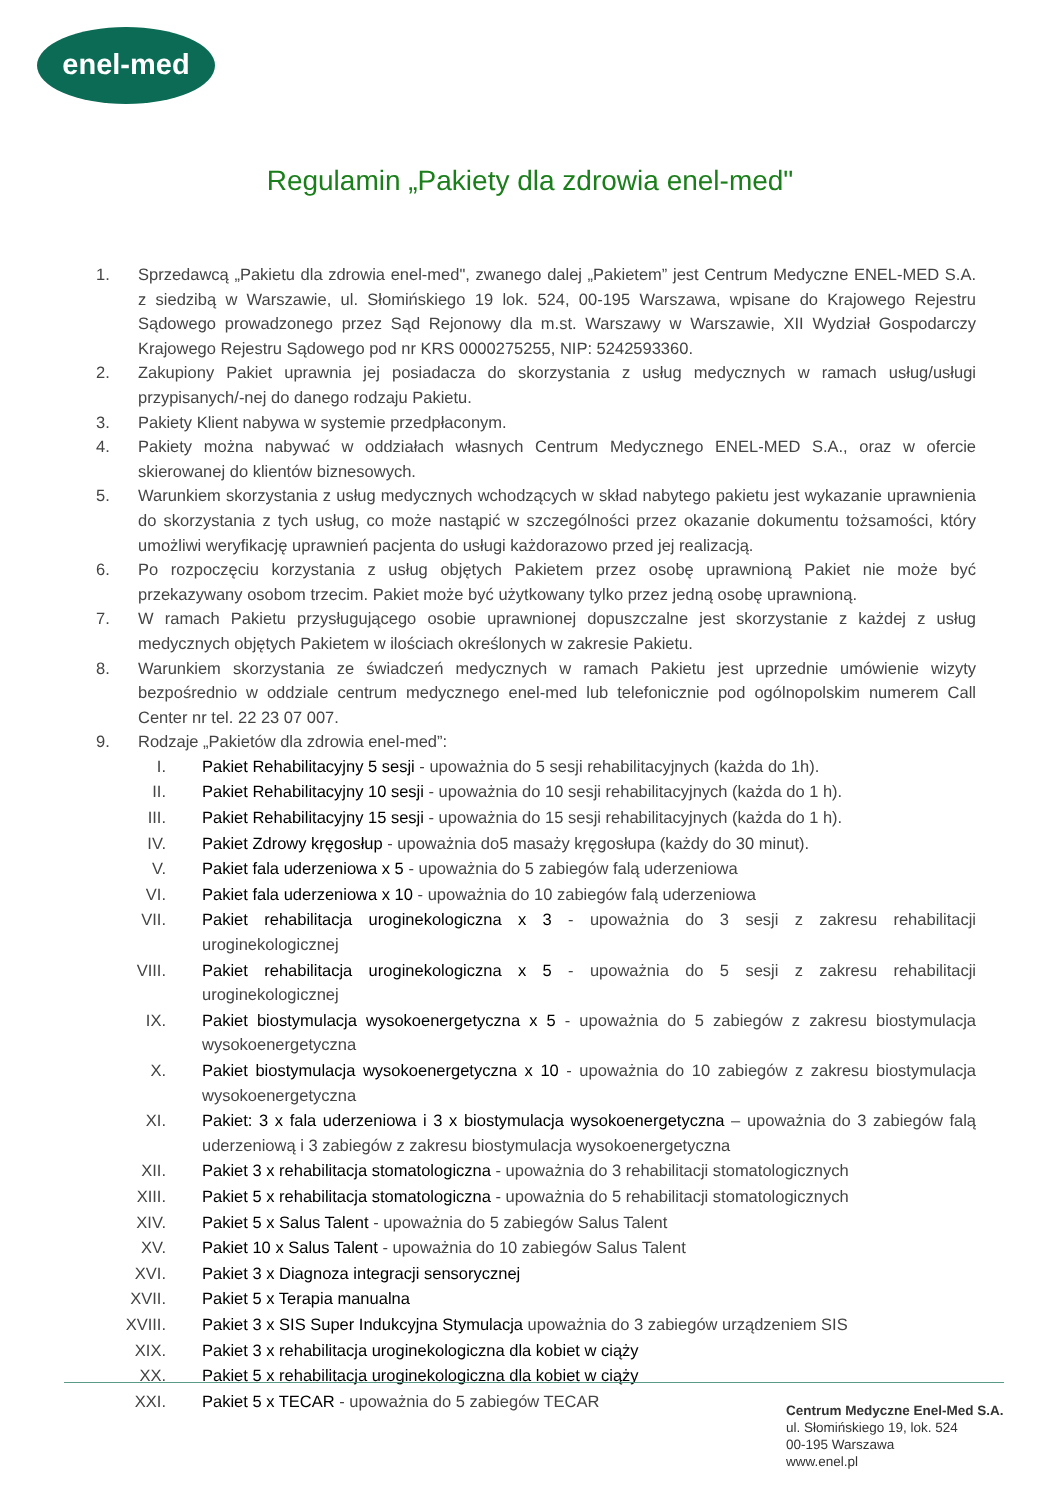enel-med
Regulamin „Pakiety dla zdrowia enel-med"
1. Sprzedawcą „Pakietu dla zdrowia enel-med", zwanego dalej „Pakietem” jest Centrum Medyczne ENEL-MED S.A. z siedzibą w Warszawie, ul. Słomińskiego 19 lok. 524, 00-195 Warszawa, wpisane do Krajowego Rejestru Sądowego prowadzonego przez Sąd Rejonowy dla m.st. Warszawy w Warszawie, XII Wydział Gospodarczy Krajowego Rejestru Sądowego pod nr KRS 0000275255, NIP: 5242593360.
2. Zakupiony Pakiet uprawnia jej posiadacza do skorzystania z usług medycznych w ramach usług/usługi przypisanych/-nej do danego rodzaju Pakietu.
3. Pakiety Klient nabywa w systemie przedpłaconym.
4. Pakiety można nabywać w oddziałach własnych Centrum Medycznego ENEL-MED S.A., oraz w ofercie skierowanej do klientów biznesowych.
5. Warunkiem skorzystania z usług medycznych wchodzących w skład nabytego pakietu jest wykazanie uprawnienia do skorzystania z tych usług, co może nastąpić w szczególności przez okazanie dokumentu tożsamości, który umożliwi weryfikację uprawnień pacjenta do usługi każdorazowo przed jej realizacją.
6. Po rozpoczęciu korzystania z usług objętych Pakietem przez osobę uprawnioną Pakiet nie może być przekazywany osobom trzecim. Pakiet może być użytkowany tylko przez jedną osobę uprawnioną.
7. W ramach Pakietu przysługującego osobie uprawnionej dopuszczalne jest skorzystanie z każdej z usług medycznych objętych Pakietem w ilościach określonych w zakresie Pakietu.
8. Warunkiem skorzystania ze świadczeń medycznych w ramach Pakietu jest uprzednie umówienie wizyty bezpośrednio w oddziale centrum medycznego enel-med lub telefonicznie pod ogólnopolskim numerem Call Center nr tel. 22 23 07 007.
9. Rodzaje „Pakietów dla zdrowia enel-med”:
I. Pakiet Rehabilitacyjny 5 sesji - upoważnia do 5 sesji rehabilitacyjnych (każda do 1h).
II. Pakiet Rehabilitacyjny 10 sesji - upoważnia do 10 sesji rehabilitacyjnych (każda do 1 h).
III. Pakiet Rehabilitacyjny 15 sesji - upoważnia do 15 sesji rehabilitacyjnych (każda do 1 h).
IV. Pakiet Zdrowy kręgosłup - upoważnia do5 masaży kręgosłupa (każdy do 30 minut).
V. Pakiet fala uderzeniowa x 5 - upoważnia do 5 zabiegów falą uderzeniowa
VI. Pakiet fala uderzeniowa x 10 - upoważnia do 10 zabiegów falą uderzeniowa
VII. Pakiet rehabilitacja uroginekologiczna x 3 - upoważnia do 3 sesji z zakresu rehabilitacji uroginekologicznej
VIII. Pakiet rehabilitacja uroginekologiczna x 5 - upoważnia do 5 sesji z zakresu rehabilitacji uroginekologicznej
IX. Pakiet biostymulacja wysokoenergetyczna x 5 - upoważnia do 5 zabiegów z zakresu biostymulacja wysokoenergetyczna
X. Pakiet biostymulacja wysokoenergetyczna x 10 - upoważnia do 10 zabiegów z zakresu biostymulacja wysokoenergetyczna
XI. Pakiet: 3 x fala uderzeniowa i 3 x biostymulacja wysokoenergetyczna – upoważnia do 3 zabiegów falą uderzeniową i 3 zabiegów z zakresu biostymulacja wysokoenergetyczna
XII. Pakiet 3 x rehabilitacja stomatologiczna - upoważnia do 3 rehabilitacji stomatologicznych
XIII. Pakiet 5 x rehabilitacja stomatologiczna - upoważnia do 5 rehabilitacji stomatologicznych
XIV. Pakiet 5 x Salus Talent - upoważnia do 5 zabiegów Salus Talent
XV. Pakiet 10 x Salus Talent - upoważnia do 10 zabiegów Salus Talent
XVI. Pakiet 3 x Diagnoza integracji sensorycznej
XVII. Pakiet 5 x Terapia manualna
XVIII. Pakiet 3 x SIS Super Indukcyjna Stymulacja upoważnia do 3 zabiegów urządzeniem SIS
XIX. Pakiet 3 x rehabilitacja uroginekologiczna dla kobiet w ciąży
XX. Pakiet 5 x rehabilitacja uroginekologiczna dla kobiet w ciąży
XXI. Pakiet 5 x TECAR - upoważnia do 5 zabiegów TECAR
Centrum Medyczne Enel-Med S.A.
ul. Słomińskiego 19, lok. 524
00-195 Warszawa
www.enel.pl